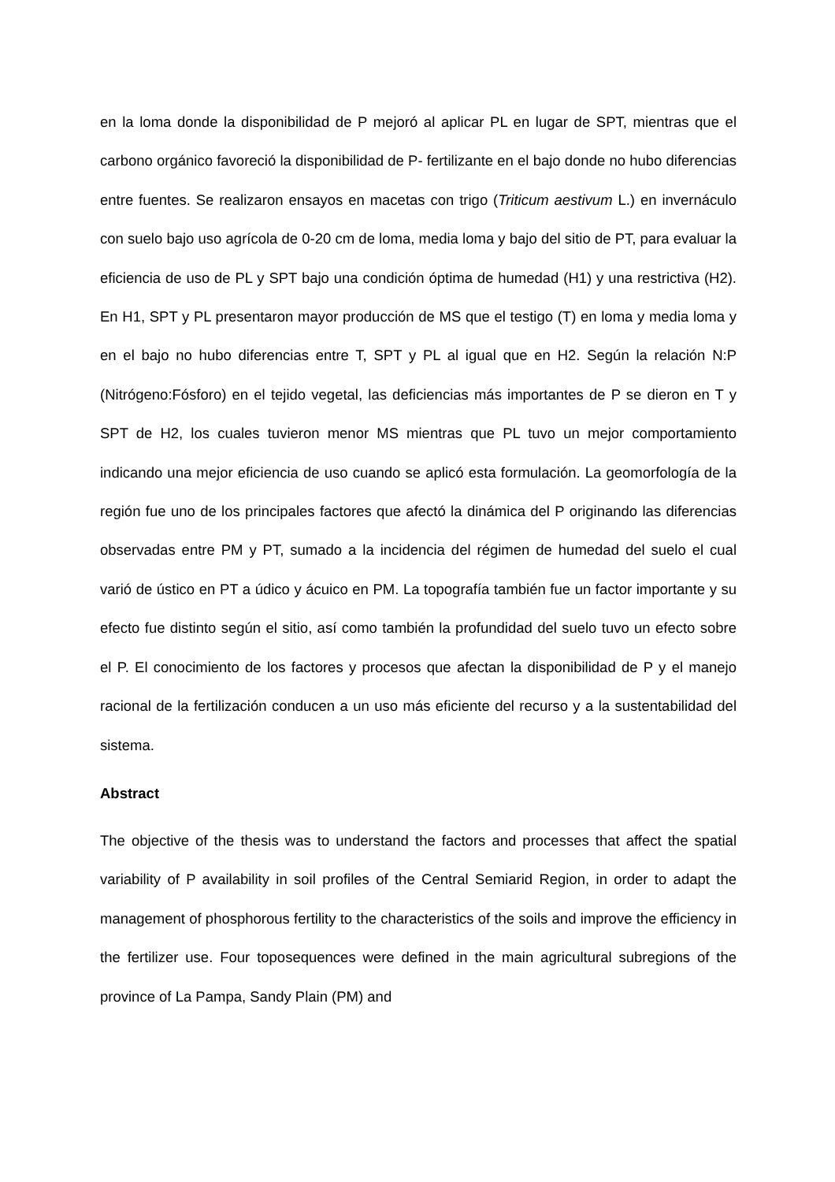en la loma donde la disponibilidad de P mejoró al aplicar PL en lugar de SPT, mientras que el carbono orgánico favoreció la disponibilidad de P- fertilizante en el bajo donde no hubo diferencias entre fuentes. Se realizaron ensayos en macetas con trigo (Triticum aestivum L.) en invernáculo con suelo bajo uso agrícola de 0-20 cm de loma, media loma y bajo del sitio de PT, para evaluar la eficiencia de uso de PL y SPT bajo una condición óptima de humedad (H1) y una restrictiva (H2). En H1, SPT y PL presentaron mayor producción de MS que el testigo (T) en loma y media loma y en el bajo no hubo diferencias entre T, SPT y PL al igual que en H2. Según la relación N:P (Nitrógeno:Fósforo) en el tejido vegetal, las deficiencias más importantes de P se dieron en T y SPT de H2, los cuales tuvieron menor MS mientras que PL tuvo un mejor comportamiento indicando una mejor eficiencia de uso cuando se aplicó esta formulación. La geomorfología de la región fue uno de los principales factores que afectó la dinámica del P originando las diferencias observadas entre PM y PT, sumado a la incidencia del régimen de humedad del suelo el cual varió de ústico en PT a údico y ácuico en PM. La topografía también fue un factor importante y su efecto fue distinto según el sitio, así como también la profundidad del suelo tuvo un efecto sobre el P. El conocimiento de los factores y procesos que afectan la disponibilidad de P y el manejo racional de la fertilización conducen a un uso más eficiente del recurso y a la sustentabilidad del sistema.
Abstract
The objective of the thesis was to understand the factors and processes that affect the spatial variability of P availability in soil profiles of the Central Semiarid Region, in order to adapt the management of phosphorous fertility to the characteristics of the soils and improve the efficiency in the fertilizer use. Four toposequences were defined in the main agricultural subregions of the province of La Pampa, Sandy Plain (PM) and